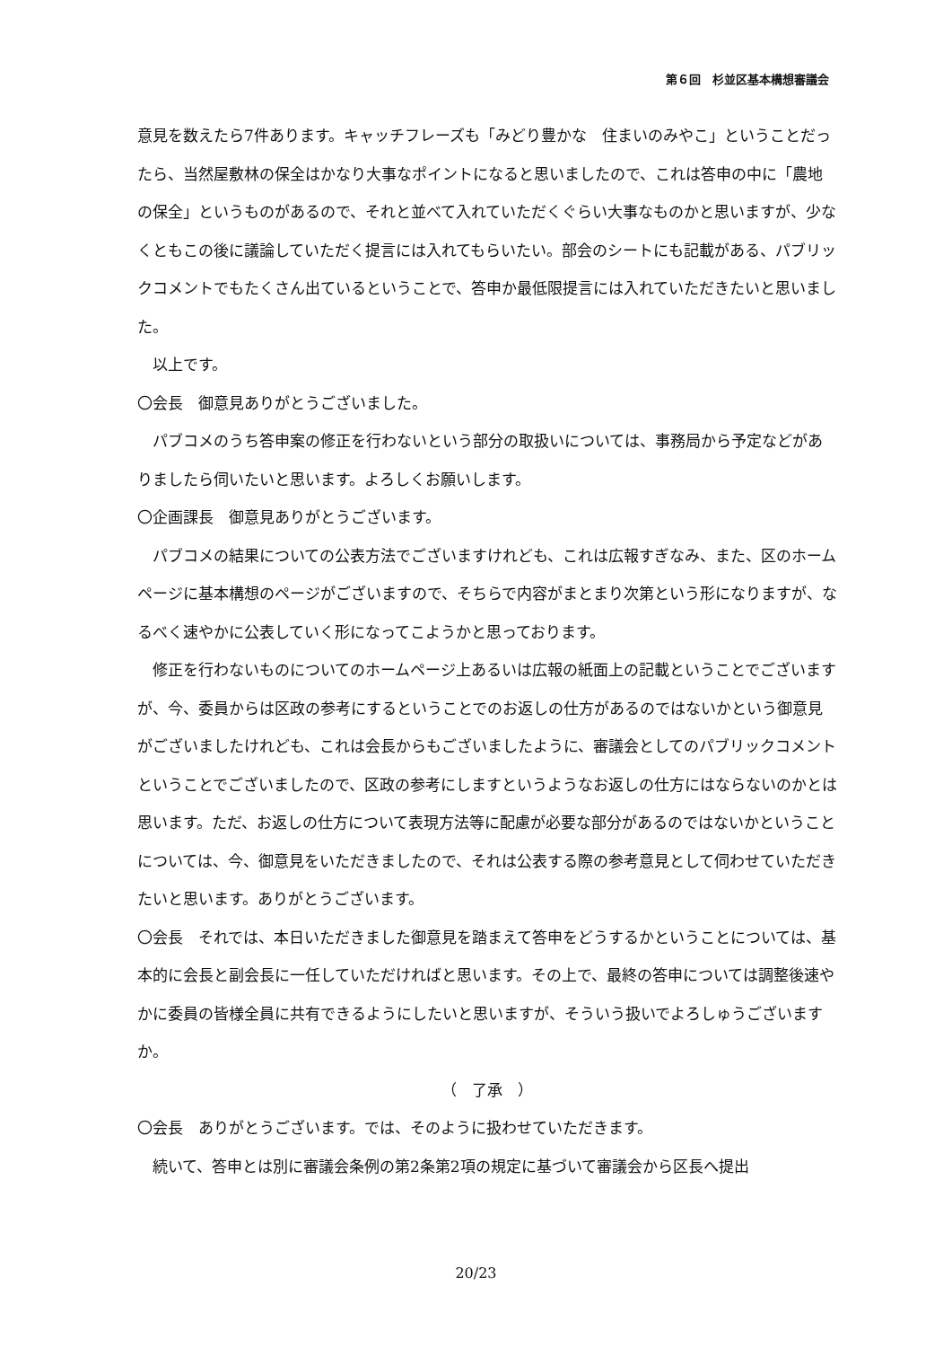第６回　杉並区基本構想審議会
意見を数えたら7件あります。キャッチフレーズも「みどり豊かな　住まいのみやこ」ということだったら、当然屋敷林の保全はかなり大事なポイントになると思いましたので、これは答申の中に「農地の保全」というものがあるので、それと並べて入れていただくぐらい大事なものかと思いますが、少なくともこの後に議論していただく提言には入れてもらいたい。部会のシートにも記載がある、パブリックコメントでもたくさん出ているということで、答申か最低限提言には入れていただきたいと思いました。
　以上です。
〇会長　御意見ありがとうございました。
　パブコメのうち答申案の修正を行わないという部分の取扱いについては、事務局から予定などがありましたら伺いたいと思います。よろしくお願いします。
〇企画課長　御意見ありがとうございます。
　パブコメの結果についての公表方法でございますけれども、これは広報すぎなみ、また、区のホームページに基本構想のページがございますので、そちらで内容がまとまり次第という形になりますが、なるべく速やかに公表していく形になってこようかと思っております。
　修正を行わないものについてのホームページ上あるいは広報の紙面上の記載ということでございますが、今、委員からは区政の参考にするということでのお返しの仕方があるのではないかという御意見がございましたけれども、これは会長からもございましたように、審議会としてのパブリックコメントということでございましたので、区政の参考にしますというようなお返しの仕方にはならないのかとは思います。ただ、お返しの仕方について表現方法等に配慮が必要な部分があるのではないかということについては、今、御意見をいただきましたので、それは公表する際の参考意見として伺わせていただきたいと思います。ありがとうございます。
〇会長　それでは、本日いただきました御意見を踏まえて答申をどうするかということについては、基本的に会長と副会長に一任していただければと思います。その上で、最終の答申については調整後速やかに委員の皆様全員に共有できるようにしたいと思いますが、そういう扱いでよろしゅうございますか。
（　了承　）
〇会長　ありがとうございます。では、そのように扱わせていただきます。
　続いて、答申とは別に審議会条例の第2条第2項の規定に基づいて審議会から区長へ提出
20/23